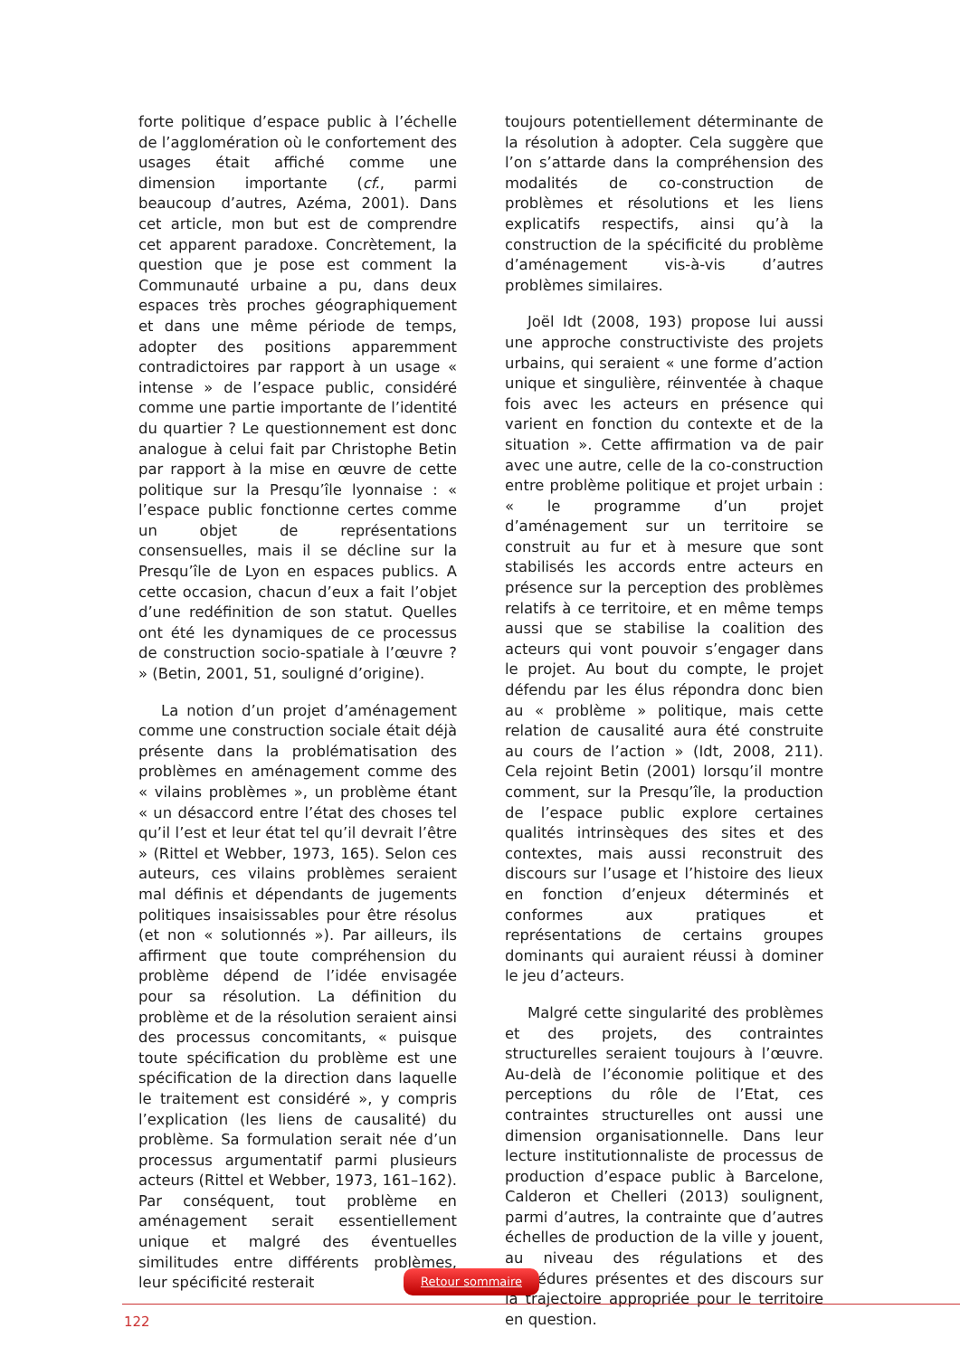forte politique d’espace public à l’échelle de l’agglomération où le confortement des usages était affiché comme une dimension importante (cf., parmi beaucoup d’autres, Azéma, 2001). Dans cet article, mon but est de comprendre cet apparent paradoxe. Concrètement, la question que je pose est comment la Communauté urbaine a pu, dans deux espaces très proches géographiquement et dans une même période de temps, adopter des positions apparemment contradictoires par rapport à un usage « intense » de l’espace public, considéré comme une partie importante de l’identité du quartier ? Le questionnement est donc analogue à celui fait par Christophe Betin par rapport à la mise en œuvre de cette politique sur la Presqu’île lyonnaise : « l’espace public fonctionne certes comme un objet de représentations consensuelles, mais il se décline sur la Presqu’île de Lyon en espaces publics. A cette occasion, chacun d’eux a fait l’objet d’une redéfinition de son statut. Quelles ont été les dynamiques de ce processus de construction socio-spatiale à l’œuvre ? » (Betin, 2001, 51, souligné d’origine).
La notion d’un projet d’aménagement comme une construction sociale était déjà présente dans la problématisation des problèmes en aménagement comme des « vilains problèmes », un problème étant « un désaccord entre l’état des choses tel qu’il l’est et leur état tel qu’il devrait l’être » (Rittel et Webber, 1973, 165). Selon ces auteurs, ces vilains problèmes seraient mal définis et dépendants de jugements politiques insaisissables pour être résolus (et non « solutionnés »). Par ailleurs, ils affirment que toute compréhension du problème dépend de l’idée envisagée pour sa résolution. La définition du problème et de la résolution seraient ainsi des processus concomitants, « puisque toute spécification du problème est une spécification de la direction dans laquelle le traitement est considéré », y compris l’explication (les liens de causalité) du problème. Sa formulation serait née d’un processus argumentatif parmi plusieurs acteurs (Rittel et Webber, 1973, 161–162). Par conséquent, tout problème en aménagement serait essentiellement unique et malgré des éventuelles similitudes entre différents problèmes, leur spécificité resterait
toujours potentiellement déterminante de la résolution à adopter. Cela suggère que l’on s’attarde dans la compréhension des modalités de co-construction de problèmes et résolutions et les liens explicatifs respectifs, ainsi qu’à la construction de la spécificité du problème d’aménagement vis-à-vis d’autres problèmes similaires.
Joël Idt (2008, 193) propose lui aussi une approche constructiviste des projets urbains, qui seraient « une forme d’action unique et singulière, réinventée à chaque fois avec les acteurs en présence qui varient en fonction du contexte et de la situation ». Cette affirmation va de pair avec une autre, celle de la co-construction entre problème politique et projet urbain : « le programme d’un projet d’aménagement sur un territoire se construit au fur et à mesure que sont stabilisés les accords entre acteurs en présence sur la perception des problèmes relatifs à ce territoire, et en même temps aussi que se stabilise la coalition des acteurs qui vont pouvoir s’engager dans le projet. Au bout du compte, le projet défendu par les élus répondra donc bien au « problème » politique, mais cette relation de causalité aura été construite au cours de l’action » (Idt, 2008, 211). Cela rejoint Betin (2001) lorsqu’il montre comment, sur la Presqu’île, la production de l’espace public explore certaines qualités intrinsèques des sites et des contextes, mais aussi reconstruit des discours sur l’usage et l’histoire des lieux en fonction d’enjeux déterminés et conformes aux pratiques et représentations de certains groupes dominants qui auraient réussi à dominer le jeu d’acteurs.
Malgré cette singularité des problèmes et des projets, des contraintes structurelles seraient toujours à l’œuvre. Au-delà de l’économie politique et des perceptions du rôle de l’Etat, ces contraintes structurelles ont aussi une dimension organisationnelle. Dans leur lecture institutionnaliste de processus de production d’espace public à Barcelone, Calderon et Chelleri (2013) soulignent, parmi d’autres, la contrainte que d’autres échelles de production de la ville y jouent, au niveau des régulations et des procédures présentes et des discours sur la trajectoire appropriée pour le territoire en question.
Retour sommaire
122